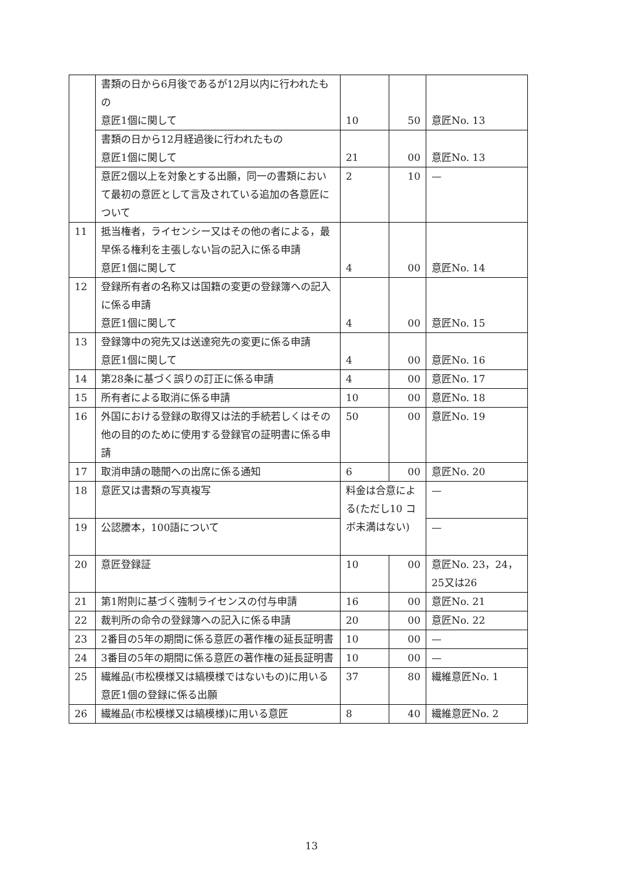| | 書類の日から6月後であるが12月以内に行われたもの 意匠1個に関して | 10 | 50 | 意匠No. 13 |
| | 書類の日から12月経過後に行われたもの 意匠1個に関して | 21 | 00 | 意匠No. 13 |
| | 意匠2個以上を対象とする出願，同一の書類において最初の意匠として言及されている追加の各意匠について | 2 | 10 | — |
| 11 | 抵当権者，ライセンシー又はその他の者による，最早係る権利を主張しない旨の記入に係る申請 意匠1個に関して | 4 | 00 | 意匠No. 14 |
| 12 | 登録所有者の名称又は国籍の変更の登録簿への記入に係る申請 意匠1個に関して | 4 | 00 | 意匠No. 15 |
| 13 | 登録簿中の宛先又は送達宛先の変更に係る申請 意匠1個に関して | 4 | 00 | 意匠No. 16 |
| 14 | 第28条に基づく誤りの訂正に係る申請 | 4 | 00 | 意匠No. 17 |
| 15 | 所有者による取消に係る申請 | 10 | 00 | 意匠No. 18 |
| 16 | 外国における登録の取得又は法的手続若しくはその他の目的のために使用する登録官の証明書に係る申請 | 50 | 00 | 意匠No. 19 |
| 17 | 取消申請の聴聞への出席に係る通知 | 6 | 00 | 意匠No. 20 |
| 18 | 意匠又は書類の写真複写 | 料金は合意による(ただし10 コボ未満はない) | | — |
| 19 | 公認謄本，100語について | | | — |
| 20 | 意匠登録証 | 10 | 00 | 意匠No. 23，24，25又は26 |
| 21 | 第1附則に基づく強制ライセンスの付与申請 | 16 | 00 | 意匠No. 21 |
| 22 | 裁判所の命令の登録簿への記入に係る申請 | 20 | 00 | 意匠No. 22 |
| 23 | 2番目の5年の期間に係る意匠の著作権の延長証明書 | 10 | 00 | — |
| 24 | 3番目の5年の期間に係る意匠の著作権の延長証明書 | 10 | 00 | — |
| 25 | 繊維品(市松模様又は縞模様ではないもの)に用いる意匠1個の登録に係る出願 | 37 | 80 | 繊維意匠No. 1 |
| 26 | 繊維品(市松模様又は縞模様)に用いる意匠 | 8 | 40 | 繊維意匠No. 2 |
13